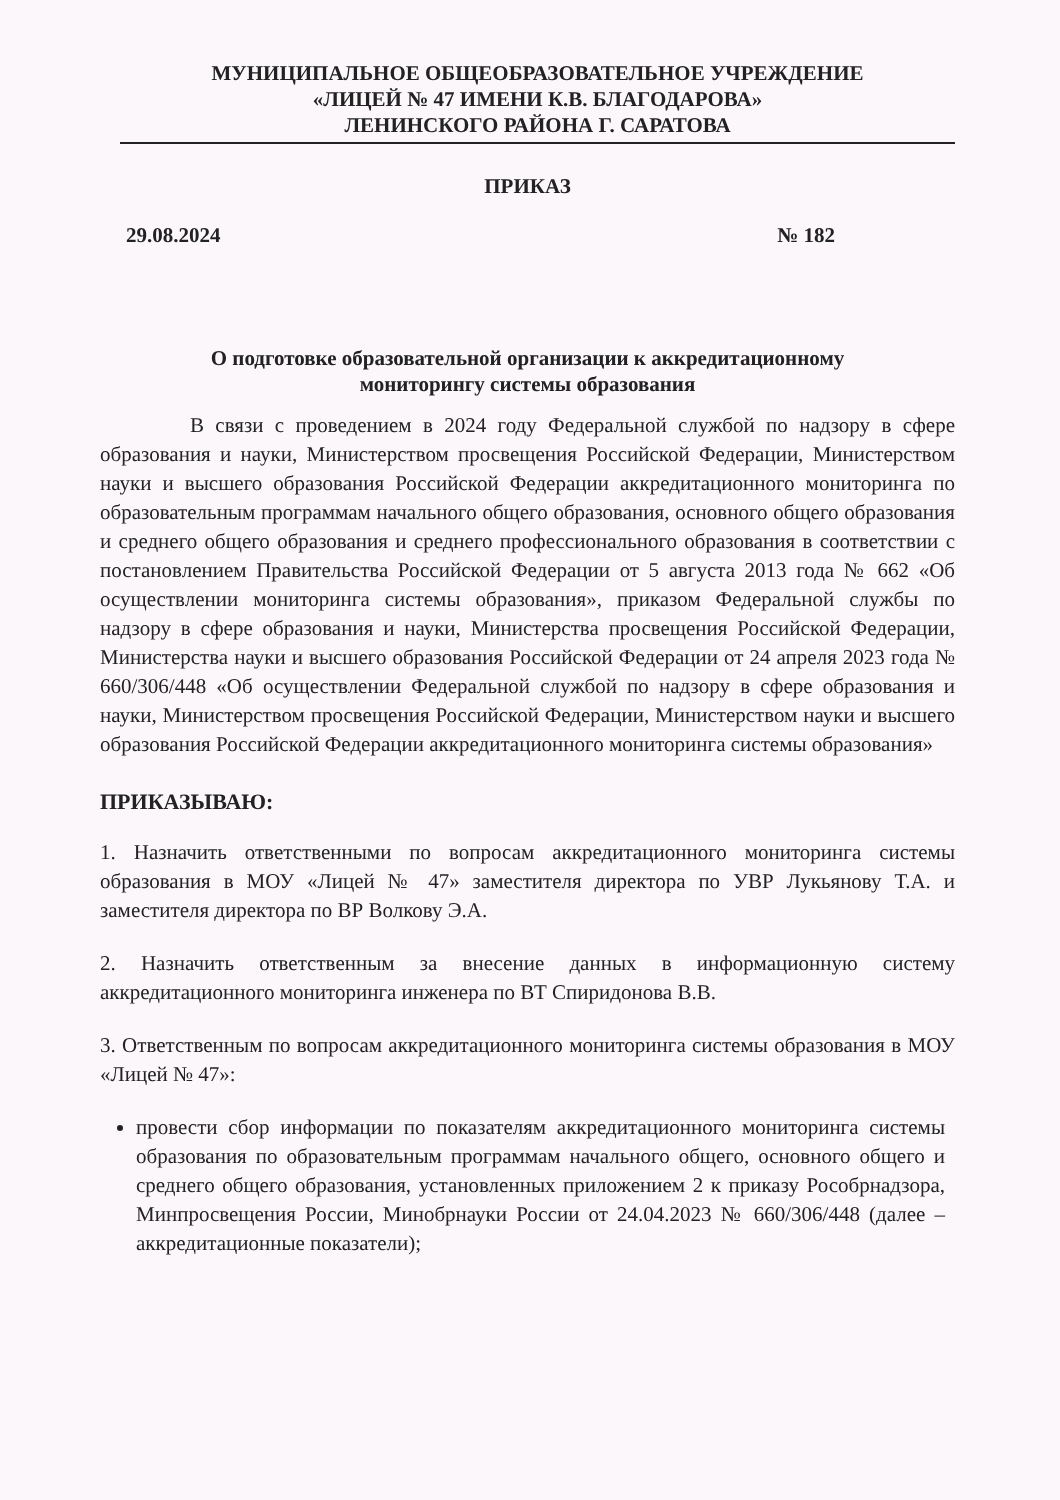МУНИЦИПАЛЬНОЕ ОБЩЕОБРАЗОВАТЕЛЬНОЕ УЧРЕЖДЕНИЕ
«ЛИЦЕЙ № 47 ИМЕНИ К.В. БЛАГОДАРОВА»
ЛЕНИНСКОГО РАЙОНА Г. САРАТОВА
ПРИКАЗ
29.08.2024 № 182
О подготовке образовательной организации к аккредитационному
мониторингу системы образования
В связи с проведением в 2024 году Федеральной службой по надзору в сфере образования и науки, Министерством просвещения Российской Федерации, Министерством науки и высшего образования Российской Федерации аккредитационного мониторинга по образовательным программам начального общего образования, основного общего образования и среднего общего образования и среднего профессионального образования в соответствии с постановлением Правительства Российской Федерации от 5 августа 2013 года № 662 «Об осуществлении мониторинга системы образования», приказом Федеральной службы по надзору в сфере образования и науки, Министерства просвещения Российской Федерации, Министерства науки и высшего образования Российской Федерации от 24 апреля 2023 года № 660/306/448 «Об осуществлении Федеральной службой по надзору в сфере образования и науки, Министерством просвещения Российской Федерации, Министерством науки и высшего образования Российской Федерации аккредитационного мониторинга системы образования»
ПРИКАЗЫВАЮ:
1. Назначить ответственными по вопросам аккредитационного мониторинга системы образования в МОУ «Лицей № 47» заместителя директора по УВР Лукьянову Т.А. и заместителя директора по ВР Волкову Э.А.
2. Назначить ответственным за внесение данных в информационную систему аккредитационного мониторинга инженера по ВТ Спиридонова В.В.
3. Ответственным по вопросам аккредитационного мониторинга системы образования в МОУ «Лицей № 47»:
провести сбор информации по показателям аккредитационного мониторинга системы образования по образовательным программам начального общего, основного общего и среднего общего образования, установленных приложением 2 к приказу Рособрнадзора, Минпросвещения России, Минобрнауки России от 24.04.2023 № 660/306/448 (далее – аккредитационные показатели);